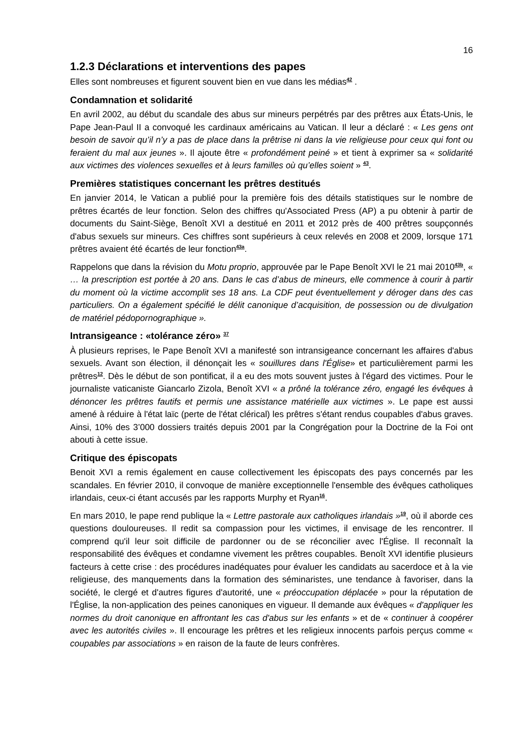16
1.2.3 Déclarations et interventions des papes
Elles sont nombreuses et figurent souvent bien en vue dans les médias<sup>42</sup> .
Condamnation et solidarité
En avril 2002, au début du scandale des abus sur mineurs perpétrés par des prêtres aux États-Unis, le Pape Jean-Paul II a convoqué les cardinaux américains au Vatican. Il leur a déclaré : « Les gens ont besoin de savoir qu’il n’y a pas de place dans la prêtrise ni dans la vie religieuse pour ceux qui font ou feraient du mal aux jeunes ». Il ajoute être « profondément peiné » et tient à exprimer sa « solidarité aux victimes des violences sexuelles et à leurs familles où qu’elles soient » <sup>43</sup>.
Premières statistiques concernant les prêtres destitués
En janvier 2014, le Vatican a publié pour la première fois des détails statistiques sur le nombre de prêtres écartés de leur fonction. Selon des chiffres qu'Associated Press (AP) a pu obtenir à partir de documents du Saint-Siège, Benoît XVI a destitué en 2011 et 2012 près de 400 prêtres soupçonnés d'abus sexuels sur mineurs. Ces chiffres sont supérieurs à ceux relevés en 2008 et 2009, lorsque 171 prêtres avaient été écartés de leur fonction<sup>43a</sup>.
Rappelons que dans la révision du Motu proprio, approuvée par le Pape Benoît XVI le 21 mai 2010<sup>43b</sup>, « … la prescription est portée à 20 ans. Dans le cas d’abus de mineurs, elle commence à courir à partir du moment où la victime accomplit ses 18 ans. La CDF peut éventuellement y déroger dans des cas particuliers. On a également spécifié le délit canonique d’acquisition, de possession ou de divulgation de matériel pédopornographique ».
Intransigeance : «tolérance zéro» <sup>37</sup>
À plusieurs reprises, le Pape Benoît XVI a manifesté son intransigeance concernant les affaires d'abus sexuels. Avant son élection, il dénonçait les « souillures dans l'Église» et particulièrement parmi les prêtres<sup>12</sup>. Dès le début de son pontificat, il a eu des mots souvent justes à l'égard des victimes. Pour le journaliste vaticaniste Giancarlo Zizola, Benoît XVI « a prôné la tolérance zéro, engagé les évêques à dénoncer les prêtres fautifs et permis une assistance matérielle aux victimes ». Le pape est aussi amené à réduire à l'état laïc (perte de l'état clérical) les prêtres s'étant rendus coupables d'abus graves. Ainsi, 10% des 3’000 dossiers traités depuis 2001 par la Congrégation pour la Doctrine de la Foi ont abouti à cette issue.
Critique des épiscopats
Benoit XVI a remis également en cause collectivement les épiscopats des pays concernés par les scandales. En février 2010, il convoque de manière exceptionnelle l'ensemble des évêques catholiques irlandais, ceux-ci étant accusés par les rapports Murphy et Ryan<sup>16</sup>.
En mars 2010, le pape rend publique la « Lettre pastorale aux catholiques irlandais »<sup>19</sup>, où il aborde ces questions douloureuses. Il redit sa compassion pour les victimes, il envisage de les rencontrer. Il comprend qu'il leur soit difficile de pardonner ou de se réconcilier avec l'Église. Il reconnaît la responsabilité des évêques et condamne vivement les prêtres coupables. Benoît XVI identifie plusieurs facteurs à cette crise : des procédures inadéquates pour évaluer les candidats au sacerdoce et à la vie religieuse, des manquements dans la formation des séminaristes, une tendance à favoriser, dans la société, le clergé et d'autres figures d'autorité, une « préoccupation déplacée » pour la réputation de l'Église, la non-application des peines canoniques en vigueur. Il demande aux évêques « d'appliquer les normes du droit canonique en affrontant les cas d'abus sur les enfants » et de « continuer à coopérer avec les autorités civiles ». Il encourage les prêtres et les religieux innocents parfois perçus comme « coupables par associations » en raison de la faute de leurs confrères.